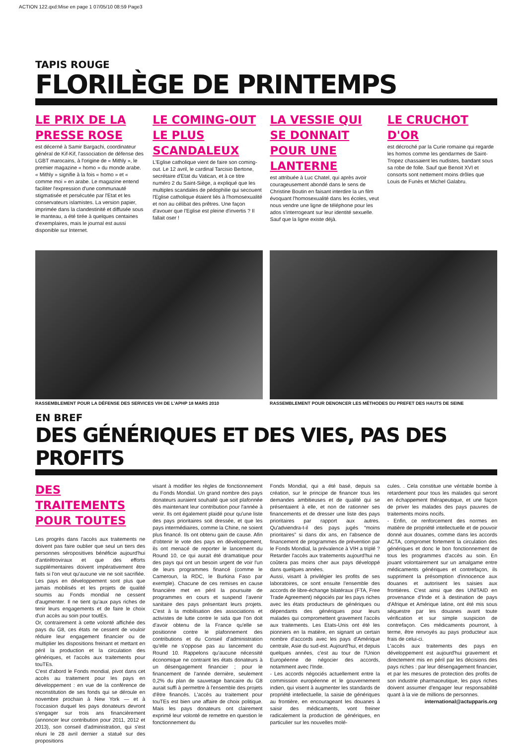ACTION 122.qxd:Mise en page 1 07/05/10 08:59 Page3
TAPIS ROUGE
FLORILÈGE DE PRINTEMPS
LE PRIX DE LA PRESSE ROSE
est décerné à Samir Bargachi, coordinateur général de Kif-Kif, l'association de défense des LGBT marocains, à l'origine de « Mithly », le premier magazine « homo » du monde arabe. « Mithly » signifie à la fois « homo » et « comme moi » en arabe. Le magazine entend faciliter l'expression d'une communauté stigmatisée et persécutée par l'Etat et les conservateurs islamistes. La version papier, imprimée dans la clandestinité et diffusée sous le manteau, a été tirée à quelques centaines d'exemplaires, mais le journal est aussi disponible sur Internet.
LE COMING-OUT LE PLUS SCANDALEUX
L'Eglise catholique vient de faire son coming-out. Le 12 avril, le cardinal Tarcisio Bertone, secrétaire d'Etat du Vatican, et à ce titre numéro 2 du Saint-Siège, a expliqué que les multiples scandales de pédophilie qui secouent l'Eglise catholique étaient liés à l'homosexualité et non au célibat des prêtres. Une façon d'avouer que l'Eglise est pleine d'invertis ? Il fallait oser !
LA VESSIE QUI SE DONNAIT POUR UNE LANTERNE
est attribuée à Luc Chatel, qui après avoir courageusement abondé dans le sens de Christine Boutin en faisant interdire la un film évoquant l'homosexualité dans les écoles, veut nous vendre une ligne de téléphone pour les ados s'interrogeant sur leur identité sexuelle. Sauf que la ligne existe déjà.
LE CRUCHOT D'OR
est décroché par la Curie romaine qui regarde les homos comme les gendarmes de Saint-Tropez chassaient les nudistes, bandant sous sa robe de folle. Sauf que Benoit XVI et consorts sont nettement moins drôles que Louis de Funès et Michel Galabru.
RASSEMBLEMENT POUR LA DÉFENSE DES SERVICES VIH DE L'APHP 18 MARS 2010
RASSEMBLEMENT POUR DENONCER LES MÉTHODES DU PREFET DES HAUTS DE SEINE
EN BREF
DES GÉNÉRIQUES ET DES VIES, PAS DES PROFITS
DES TRAITEMENTS POUR TOUTES
Les progrès dans l'accès aux traitements ne doivent pas faire oublier que seul un tiers des personnes séropositives bénéficie aujourd'hui d'antirétroviraux et que des efforts supplémentaires doivent impérativement être faits si l'on veut qu'aucune vie ne soit sacrifiée. Les pays en développement sont plus que jamais mobilisés et les projets de qualité soumis au Fonds mondial ne cessent d'augmenter. Il ne tient qu'aux pays riches de tenir leurs engagements et de faire le choix d'un accès au soin pour toutEs.
Or, contrairement à cette volonté affichée des pays du G8, ces états ne cessent de vouloir réduire leur engagement financier ou de multiplier les dispositions freinant et mettant en péril la production et la circulation des génériques, et l'accès aux traitements pour touTEs.
C'est d'abord le Fonds mondial, pivot dans cet accès au traitement pour les pays en développement : en vue de la conférence de reconstitution de ses fonds qui se déroule en novembre prochain à New York — et à l'occasion duquel les pays donateurs devront s'engager sur trois ans financièrement (annoncer leur contribution pour 2011, 2012 et 2013), son conseil d'administration, qui s'est réuni le 28 avril dernier a statué sur des propositions
visant à modifier les règles de fonctionnement du Fonds Mondial. Un grand nombre des pays donateurs auraient souhaité que soit plafonnée dès maintenant leur contribution pour l'année à venir. Ils ont également plaidé pour qu'une liste des pays prioritaires soit dressée, et que les pays intermédiaires, comme la Chine, ne soient plus financé. Ils ont obtenu gain de cause. Afin d'obtenir le vote des pays en développement, ils ont menacé de reporter le lancement du Round 10, ce qui aurait été dramatique pour des pays qui ont un besoin urgent de voir l'un de leurs programmes financé (comme le Cameroun, la RDC, le Burkina Faso par exemple). Chacune de ces remises en cause financière met en péril la poursuite de programmes en cours et suspend l'avenir sanitaire des pays présentant leurs projets. C'est à la mobilisation des associations et activistes de lutte contre le sida que l'on doit d'avoir obtenu de la France qu'elle se positionne contre le plafonnement des contributions et du Conseil d'administration qu'elle ne s'oppose pas au lancement du Round 10. Rappelons qu'aucune nécessité économique ne contraint les états donateurs à un désengagement financier ; pour le financement de l'année dernière, seulement 0,2% du plan de sauvetage bancaire du G8 aurait suffi à permettre à l'ensemble des projets d'être financés. L'accès au traitement pour touTEs est bien une affaire de choix politique. Mais les pays donateurs ont clairement exprimé leur volonté de remettre en question le fonctionnement du
Fonds Mondial, qui a été basé, depuis sa création, sur le principe de financer tous les demandes ambitieuses et de qualité qui se présentaient à elle, et non de rationner ses financements et de dresser une liste des pays prioritaires par rapport aux autres. Qu'adviendra-t-il des pays jugés “moins prioritaires” si dans dix ans, en l'absence de financement de programmes de prévention par le Fonds Mondial, la prévalence à VIH a triplé ? Retarder l'accès aux traitements aujourd'hui ne coûtera pas moins cher aux pays développé dans quelques années.
Aussi, visant à privilégier les profits de ses laboratoires, ce sont ensuite l'ensemble des accords de libre-échange bilatéraux (FTA, Free Trade Agreement) négociés par les pays riches avec les états producteurs de génériques ou dépendants des génériques pour leurs malades qui compromettent gravement l'accès aux traitements. Les Etats-Unis ont été les pionniers en la matière, en signant un certain nombre d'accords avec les pays d'Amérique centrale, Asie du sud-est. Aujourd'hui, et depuis quelques années, c'est au tour de l'Union Européenne de négocier des accords, notamment avec l'Inde.
- Les accords négociés actuellement entre la commission européenne et le gouvernement indien, qui visent à augmenter les standards de propriété intellectuelle, la saisie de génériques au frontière, en encourageant les douanes à saisir des médicaments, vont freiner radicalement la production de génériques, en particulier sur les nouvelles molé-
cules. . Cela constitue une véritable bombe à retardement pour tous les malades qui seront en échappement thérapeutique, et une façon de priver les malades des pays pauvres de traitements moins nocifs.
- Enfin, ce renforcement des normes en matière de propriété intellectuelle et de pouvoir donné aux douanes, comme dans les accords ACTA, compromet fortement la circulation des génériques et donc le bon fonctionnement de tous les programmes d'accès au soin. En jouant volontairement sur un amalgame entre médicaments génériques et contrefaçon, ils suppriment la présomption d'innocence aux douanes et autorisent les saisies aux frontières. C'est ainsi que des UNITAID en provenance d'Inde et à destination de pays d'Afrique et Amérique latine, ont été mis sous séquestre par les douanes avant toute vérification et sur simple suspicion de contrefaçon. Ces médicaments pourront, à terme, être renvoyés au pays producteur aux frais de celui-ci.
L'accès aux traitements des pays en développement est aujourd'hui gravement et directement mis en péril par les décisions des pays riches : par leur désengagement financier, et par les mesures de protection des profits de son industrie pharmaceutique, les pays riches doivent assumer d'engager leur responsabilité quant à la vie de millions de personnes.
international@actupparis.org